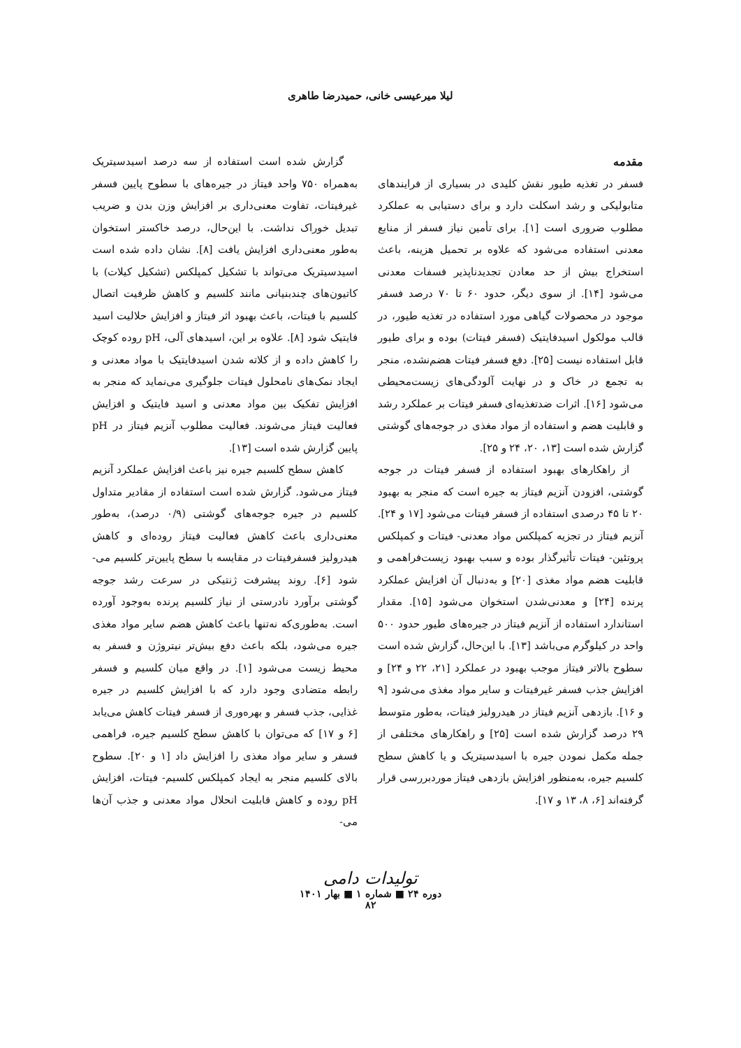لیلا میرعیسی خانی، حمیدرضا طاهری
مقدمه
فسفر در تغذیه طیور نقش کلیدی در بسیاری از فرایندهای متابولیکی و رشد اسکلت دارد و برای دستیابی به عملکرد مطلوب ضروری است [۱]. برای تأمین نیاز فسفر از منابع معدنی استفاده می‌شود که علاوه بر تحمیل هزینه، باعث استخراج بیش از حد معادن تجدیدناپذیر فسفات معدنی می‌شود [۱۴]. از سوی دیگر، حدود ۶۰ تا ۷۰ درصد فسفر موجود در محصولات گیاهی مورد استفاده در تغذیه طیور، در قالب مولکول اسیدفایتیک (فسفر فیتات) بوده و برای طیور قابل استفاده نیست [۲۵]. دفع فسفر فیتات هضم‌نشده، منجر به تجمع در خاک و در نهایت آلودگی‌های زیست‌محیطی می‌شود [۱۶]. اثرات ضدتغذیه‌ای فسفر فیتات بر عملکرد رشد و قابلیت هضم و استفاده از مواد مغذی در جوجه‌های گوشتی گزارش شده است [۱۳، ۲۰، ۲۴ و ۲۵].
از راهکارهای بهبود استفاده از فسفر فیتات در جوجه گوشتی، افزودن آنزیم فیتاز به جیره است که منجر به بهبود ۲۰ تا ۴۵ درصدی استفاده از فسفر فیتات می‌شود [۱۷ و ۲۴]. آنزیم فیتاز در تجزیه کمپلکس مواد معدنی- فیتات و کمپلکس پروتئین- فیتات تأثیرگذار بوده و سبب بهبود زیست‌فراهمی و قابلیت هضم مواد مغذی [۲۰] و به‌دنبال آن افزایش عملکرد پرنده [۲۴] و معدنی‌شدن استخوان می‌شود [۱۵]. مقدار استاندارد استفاده از آنزیم فیتاز در جیره‌های طیور حدود ۵۰۰ واحد در کیلوگرم می‌باشد [۱۳]. با این‌حال، گزارش شده است سطوح بالاتر فیتاز موجب بهبود در عملکرد [۲۱، ۲۲ و ۲۴] و افزایش جذب فسفر غیرفیتات و سایر مواد مغذی می‌شود [۹ و ۱۶]. بازدهی آنزیم فیتاز در هیدرولیز فیتات، به‌طور متوسط ۲۹ درصد گزارش شده است [۲۵] و راهکارهای مختلفی از جمله مکمل نمودن جیره با اسیدسیتریک و یا کاهش سطح کلسیم جیره، به‌منظور افزایش بازدهی فیتاز موردبررسی قرار گرفته‌اند [۶، ۸، ۱۳ و ۱۷].
گزارش شده است استفاده از سه درصد اسیدسیتریک به‌همراه ۷۵۰ واحد فیتاز در جیره‌های با سطوح پایین فسفر غیرفیتات، تفاوت معنی‌داری بر افزایش وزن بدن و ضریب تبدیل خوراک نداشت. با این‌حال، درصد خاکستر استخوان به‌طور معنی‌داری افزایش یافت [۸]. نشان داده شده است اسیدسیتریک می‌تواند با تشکیل کمپلکس (تشکیل کیلات) با کاتیون‌های چندبنیانی مانند کلسیم و کاهش ظرفیت اتصال کلسیم با فیتات، باعث بهبود اثر فیتاز و افزایش حلالیت اسید فایتیک شود [۸]. علاوه بر این، اسیدهای آلی، pH روده کوچک را کاهش داده و از کلاته شدن اسیدفایتیک با مواد معدنی و ایجاد نمک‌های نامحلول فیتات جلوگیری می‌نماید که منجر به افزایش تفکیک بین مواد معدنی و اسید فایتیک و افزایش فعالیت فیتاز می‌شوند. فعالیت مطلوب آنزیم فیتاز در pH پایین گزارش شده است [۱۳].
کاهش سطح کلسیم جیره نیز باعث افزایش عملکرد آنزیم فیتاز می‌شود. گزارش شده است استفاده از مقادیر متداول کلسیم در جیره جوجه‌های گوشتی (۰/۹ درصد)، به‌طور معنی‌داری باعث کاهش فعالیت فیتاز روده‌ای و کاهش هیدرولیز فسفرفیتات در مقایسه با سطح پایین‌تر کلسیم می- شود [۶]. روند پیشرفت ژنتیکی در سرعت رشد جوجه گوشتی برآورد نادرستی از نیاز کلسیم پرنده به‌وجود آورده است. به‌طوری‌که نه‌تنها باعث کاهش هضم سایر مواد مغذی جیره می‌شود، بلکه باعث دفع بیش‌تر نیتروژن و فسفر به محیط زیست می‌شود [۱]. در واقع میان کلسیم و فسفر رابطه متضادی وجود دارد که با افزایش کلسیم در جیره غذایی، جذب فسفر و بهره‌وری از فسفر فیتات کاهش می‌یابد [۶ و ۱۷] که می‌توان با کاهش سطح کلسیم جیره، فراهمی فسفر و سایر مواد مغذی را افزایش داد [۱ و ۲۰]. سطوح بالای کلسیم منجر به ایجاد کمپلکس کلسیم- فیتات، افزایش pH روده و کاهش قابلیت انحلال مواد معدنی و جذب آن‌ها می-
تولیدات دامی
دوره ۲۴ ■ شماره ۱ ■ بهار ۱۴۰۱
۸۲